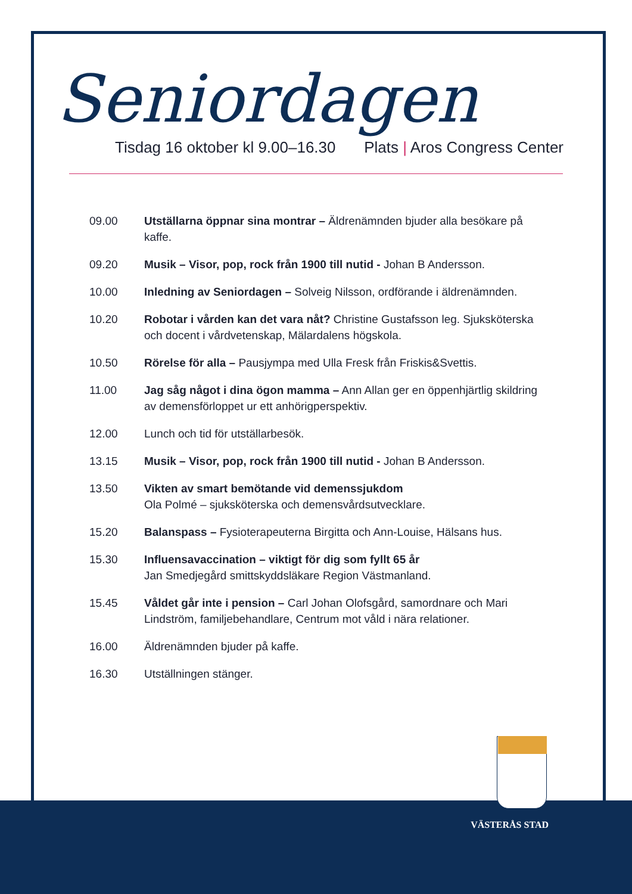Seniordagen
Tisdag 16 oktober kl 9.00–16.30 Plats | Aros Congress Center
| 09.00 | Utställarna öppnar sina montrar – Äldrenämnden bjuder alla besökare på kaffe. |
| 09.20 | Musik – Visor, pop, rock från 1900 till nutid - Johan B Andersson. |
| 10.00 | Inledning av Seniordagen – Solveig Nilsson, ordförande i äldrenämnden. |
| 10.20 | Robotar i vården kan det vara nåt? Christine Gustafsson leg. Sjuksköterska och docent i vårdvetenskap, Mälardalens högskola. |
| 10.50 | Rörelse för alla – Pausjympa med Ulla Fresk från Friskis&Svettis. |
| 11.00 | Jag såg något i dina ögon mamma – Ann Allan ger en öppenhjärtlig skildring av demensförloppet ur ett anhörigperspektiv. |
| 12.00 | Lunch och tid för utställarbesök. |
| 13.15 | Musik – Visor, pop, rock från 1900 till nutid - Johan B Andersson. |
| 13.50 | Vikten av smart bemötande vid demenssjukdom Ola Polmé – sjuksköterska och demensvårdsutvecklare. |
| 15.20 | Balanspass – Fysioterapeuterna Birgitta och Ann-Louise, Hälsans hus. |
| 15.30 | Influensavaccination – viktigt för dig som fyllt 65 år Jan Smedjegård smittskyddsläkare Region Västmanland. |
| 15.45 | Våldet går inte i pension – Carl Johan Olofsgård, samordnare och Mari Lindström, familjebehandlare, Centrum mot våld i nära relationer. |
| 16.00 | Äldrenämnden bjuder på kaffe. |
| 16.30 | Utställningen stänger. |
VÄSTERÅS STAD